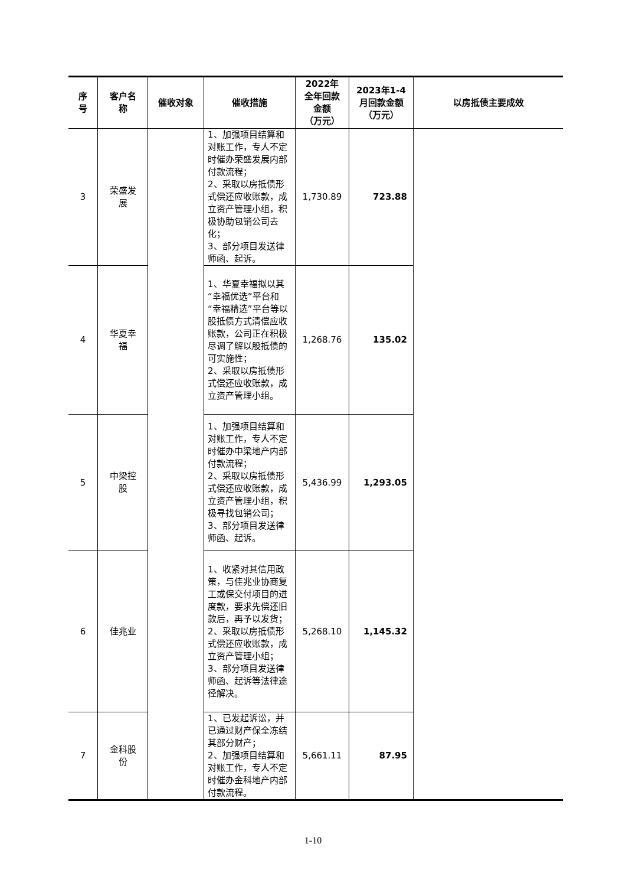| 序 号 | 客户名 称 | 催收对象 | 催收措施 | 2022年 全年回款 金额 （万元） | 2023年1-4 月回款金额 （万元） | 以房抵债主要成效 |
| --- | --- | --- | --- | --- | --- | --- |
| 3 | 荣盛发 展 | | 1、加强项目结算和对账工作，专人不定时催办荣盛发展内部付款流程； 2、采取以房抵债形式偿还应收账款，成立资产管理小组，积极协助包销公司去化； 3、部分项目发送律师函、起诉。 | 1,730.89 | 723.88 | |
| 4 | 华夏幸 福 | | 1、华夏幸福拟以其“幸福优选”平台和“幸福精选”平台等以股抵债方式清偿应收账款，公司正在积极尽调了解以股抵债的可实施性； 2、采取以房抵债形式偿还应收账款，成立资产管理小组。 | 1,268.76 | 135.02 | |
| 5 | 中梁控 股 | | 1、加强项目结算和对账工作，专人不定时催办中梁地产内部付款流程； 2、采取以房抵债形式偿还应收账款，成立资产管理小组，积极寻找包销公司； 3、部分项目发送律师函、起诉。 | 5,436.99 | 1,293.05 | |
| 6 | 佳兆业 | | 1、收紧对其信用政策，与佳兆业协商复工或保交付项目的进度款，要求先偿还旧款后，再予以发货； 2、采取以房抵债形式偿还应收账款，成立资产管理小组； 3、部分项目发送律师函、起诉等法律途径解决。 | 5,268.10 | 1,145.32 | |
| 7 | 金科股 份 | | 1、已发起诉讼，并已通过财产保全冻结其部分财产； 2、加强项目结算和对账工作，专人不定时催办金科地产内部付款流程。 | 5,661.11 | 87.95 | |
1-10